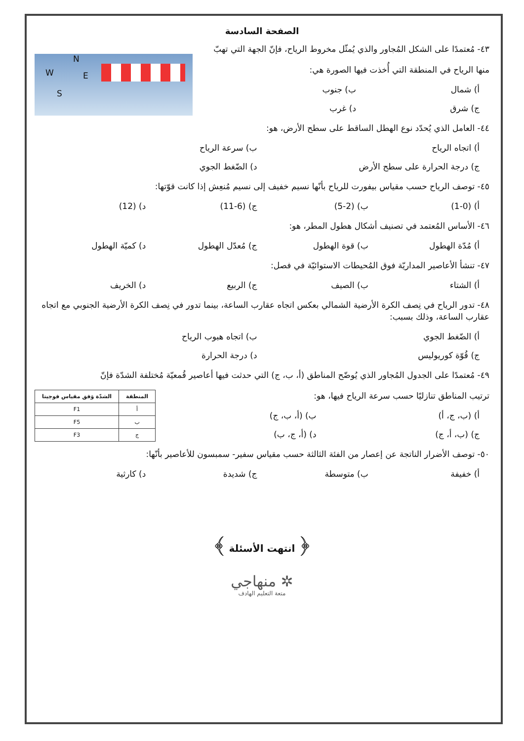الصفحة السادسة
٤٣- مُعتمدًا على الشكل المُجاور والذي يُمثّل مخروط الرياح، فإنّ الجهة التي تهبّ
N
W E
S
منها الرياح في المنطقة التي أُخذت فيها الصورة هي:
أ) شمال ب) جنوب
ج) شرق د) غرب
٤٤- العامل الذي يُحدّد نوع الهطل الساقط على سطح الأرض، هو:
أ) اتجاه الرياح ب) سرعة الرياح
ج) درجة الحرارة على سطح الأرض د) الضّغط الجوي
٤٥- توصف الرياح حسب مقياس بيفورت للرياح بأنّها نسيم خفيف إلى نسيم مُنعِش إذا كانت قوّتها:
أ) (0-1) ب) (2-5) ج) (6-11) د) (12)
٤٦- الأساس المُعتمد في تصنيف أشكال هطول المطر، هو:
أ) مُدّة الهطول ب) قوة الهطول ج) مُعدّل الهطول د) كميّة الهطول
٤٧- تنشأ الأعاصير المداريّة فوق المُحيطات الاستوائيّة في فصل:
أ) الشتاء ب) الصيف ج) الربيع د) الخريف
٤٨- تدور الرياح في نِصف الكرة الأرضية الشمالي بعكس اتجاه عقارب الساعة، بينما تدور في نِصف الكرة الأرضية الجنوبي مع اتجاه عقارب الساعة، وذلك بسبب:
أ) الضّغط الجوي ب) اتجاه هبوب الرياح
ج) قُوّة كوريوليس د) درجة الحرارة
٤٩- مُعتمدًا على الجدول المُجاور الذي يُوضّح المناطق (أ، ب، ج) التي حدثت فيها أعاصير قُمعيّة مُختلفة الشدّة فإنّ
| المنطقة | الشدّة وَفق مقياس فوجيتا |
| --- | --- |
| أ | F1 |
| ب | F5 |
| ج | F3 |
ترتيب المناطق تنازليًا حسب سرعة الرياح فيها، هو:
أ) (ب، ج، أ) ب) (أ، ب، ج)
ج) (ب، أ، ج) د) (أ، ج، ب)
٥٠- توصف الأضرار الناتجة عن إعصار من الفئة الثالثة حسب مقياس سفير- سمبسون للأعاصير بأنّها:
أ) خفيفة ب) متوسطة ج) شديدة د) كارثية
﴿ انتهت الأسئلة ﴾
✲ منهاجي
متعة التعليم الهادف